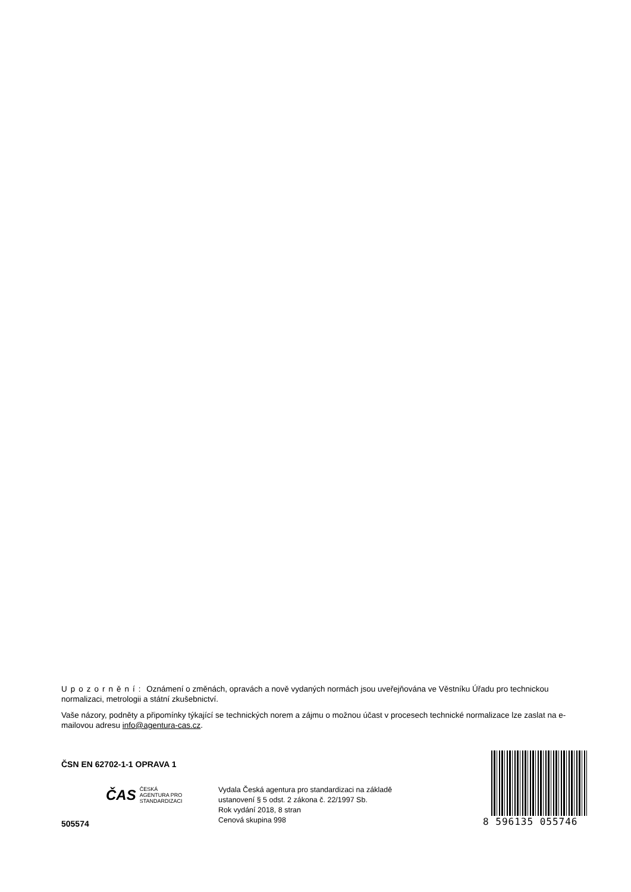Upozornění: Oznámení o změnách, opravách a nově vydaných normách jsou uveřejňována ve Věstníku Úřadu pro technickou normalizaci, metrologii a státní zkušebnictví.
Vaše názory, podněty a připomínky týkající se technických norem a zájmu o možnou účast v procesech technické normalizace lze zaslat na e-mailovou adresu info@agentura-cas.cz.
ČSN EN 62702-1-1 OPRAVA 1
ČAS ČESKÁ
AGENTURA PRO
STANDARDIZACI
505574
Vydala Česká agentura pro standardizaci na základě
ustanovení § 5 odst. 2 zákona č. 22/1997 Sb.
Rok vydání 2018, 8 stran
Cenová skupina 998
8 596135 055746